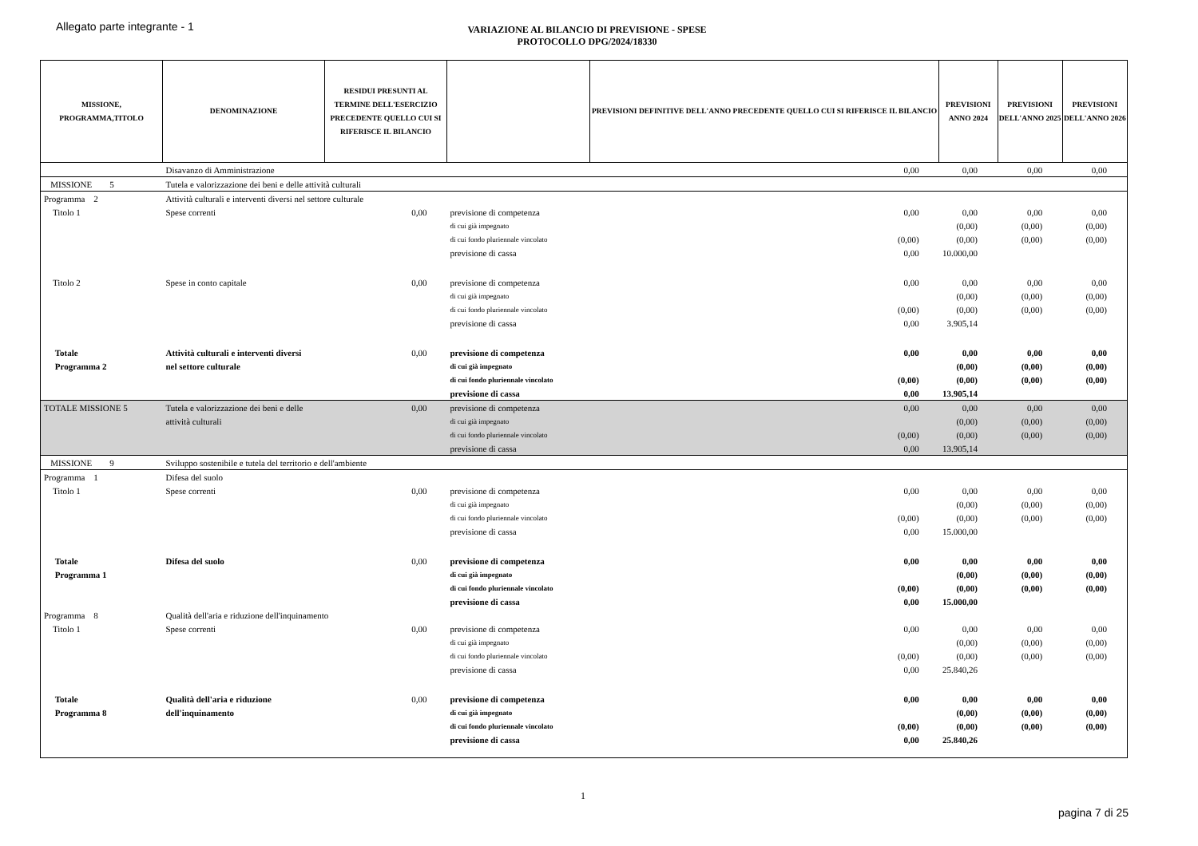Allegato parte integrante - 1
VARIAZIONE AL BILANCIO DI PREVISIONE - SPESE
PROTOCOLLO DPG/2024/18330
| MISSIONE, PROGRAMMA,TITOLO | DENOMINAZIONE | RESIDUI PRESUNTI AL TERMINE DELL'ESERCIZIO PRECEDENTE QUELLO CUI SI RIFERISCE IL BILANCIO | | PREVISIONI DEFINITIVE DELL'ANNO PRECEDENTE QUELLO CUI SI RIFERISCE IL BILANCIO | PREVISIONI ANNO 2024 | PREVISIONI DELL'ANNO 2025 | PREVISIONI DELL'ANNO 2026 |
| --- | --- | --- | --- | --- | --- | --- | --- |
| | Disavanzo di Amministrazione | | | 0,00 | 0,00 | 0,00 | 0,00 |
| MISSIONE 5 | Tutela e valorizzazione dei beni e delle attività culturali | | | | | | |
| Programma 2 | Attività culturali e interventi diversi nel settore culturale | | | | | | |
| Titolo 1 | Spese correnti | 0,00 | previsione di competenza | 0,00 | 0,00 | 0,00 | 0,00 |
| | | | di cui già impegnato | | (0,00) | (0,00) | (0,00) |
| | | | di cui fondo pluriennale vincolato | (0,00) | (0,00) | (0,00) | (0,00) |
| | | | previsione di cassa | 0,00 | 10.000,00 | | |
| Titolo 2 | Spese in conto capitale | 0,00 | previsione di competenza | 0,00 | 0,00 | 0,00 | 0,00 |
| | | | di cui già impegnato | | (0,00) | (0,00) | (0,00) |
| | | | di cui fondo pluriennale vincolato | (0,00) | (0,00) | (0,00) | (0,00) |
| | | | previsione di cassa | 0,00 | 3.905,14 | | |
| Totale | Attività culturali e interventi diversi | 0,00 | previsione di competenza | 0,00 | 0,00 | 0,00 | 0,00 |
| Programma 2 | nel settore culturale | | di cui già impegnato | | (0,00) | (0,00) | (0,00) |
| | | | di cui fondo pluriennale vincolato | (0,00) | (0,00) | (0,00) | (0,00) |
| | | | previsione di cassa | 0,00 | 13.905,14 | | |
| TOTALE MISSIONE 5 | Tutela e valorizzazione dei beni e delle | 0,00 | previsione di competenza | 0,00 | 0,00 | 0,00 | 0,00 |
| | attività culturali | | di cui già impegnato | | (0,00) | (0,00) | (0,00) |
| | | | di cui fondo pluriennale vincolato | (0,00) | (0,00) | (0,00) | (0,00) |
| | | | previsione di cassa | 0,00 | 13.905,14 | | |
| MISSIONE 9 | Sviluppo sostenibile e tutela del territorio e dell'ambiente | | | | | | |
| Programma 1 | Difesa del suolo | | | | | | |
| Titolo 1 | Spese correnti | 0,00 | previsione di competenza | 0,00 | 0,00 | 0,00 | 0,00 |
| | | | di cui già impegnato | | (0,00) | (0,00) | (0,00) |
| | | | di cui fondo pluriennale vincolato | (0,00) | (0,00) | (0,00) | (0,00) |
| | | | previsione di cassa | 0,00 | 15.000,00 | | |
| Totale | Difesa del suolo | 0,00 | previsione di competenza | 0,00 | 0,00 | 0,00 | 0,00 |
| Programma 1 | | | di cui già impegnato | | (0,00) | (0,00) | (0,00) |
| | | | di cui fondo pluriennale vincolato | (0,00) | (0,00) | (0,00) | (0,00) |
| | | | previsione di cassa | 0,00 | 15.000,00 | | |
| Programma 8 | Qualità dell'aria e riduzione dell'inquinamento | | | | | | |
| Titolo 1 | Spese correnti | 0,00 | previsione di competenza | 0,00 | 0,00 | 0,00 | 0,00 |
| | | | di cui già impegnato | | (0,00) | (0,00) | (0,00) |
| | | | di cui fondo pluriennale vincolato | (0,00) | (0,00) | (0,00) | (0,00) |
| | | | previsione di cassa | 0,00 | 25.840,26 | | |
| Totale | Qualità dell'aria e riduzione | 0,00 | previsione di competenza | 0,00 | 0,00 | 0,00 | 0,00 |
| Programma 8 | dell'inquinamento | | di cui già impegnato | | (0,00) | (0,00) | (0,00) |
| | | | di cui fondo pluriennale vincolato | (0,00) | (0,00) | (0,00) | (0,00) |
| | | | previsione di cassa | 0,00 | 25.840,26 | | |
1
pagina 7 di 25